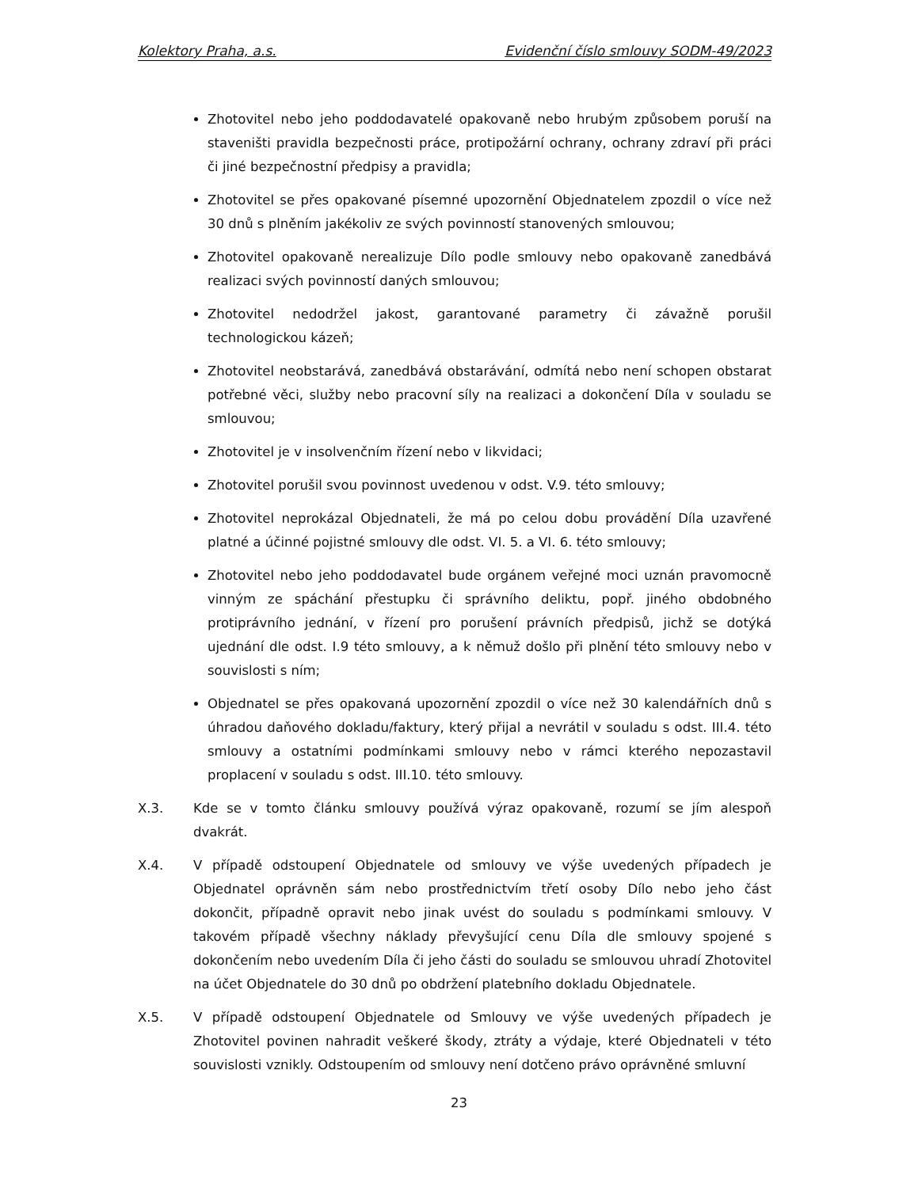Kolektory Praha, a.s. Evidenční číslo smlouvy SODM-49/2023
Zhotovitel nebo jeho poddodavatelé opakovaně nebo hrubým způsobem poruší na staveništi pravidla bezpečnosti práce, protipožární ochrany, ochrany zdraví při práci či jiné bezpečnostní předpisy a pravidla;
Zhotovitel se přes opakované písemné upozornění Objednatelem zpozdil o více než 30 dnů s plněním jakékoliv ze svých povinností stanovených smlouvou;
Zhotovitel opakovaně nerealizuje Dílo podle smlouvy nebo opakovaně zanedbává realizaci svých povinností daných smlouvou;
Zhotovitel nedodržel jakost, garantované parametry či závažně porušil technologickou kázeň;
Zhotovitel neobstarává, zanedbává obstarávání, odmítá nebo není schopen obstarat potřebné věci, služby nebo pracovní síly na realizaci a dokončení Díla v souladu se smlouvou;
Zhotovitel je v insolvenčním řízení nebo v likvidaci;
Zhotovitel porušil svou povinnost uvedenou v odst. V.9. této smlouvy;
Zhotovitel neprokázal Objednateli, že má po celou dobu provádění Díla uzavřené platné a účinné pojistné smlouvy dle odst. VI. 5. a VI. 6. této smlouvy;
Zhotovitel nebo jeho poddodavatel bude orgánem veřejné moci uznán pravomocně vinným ze spáchání přestupku či správního deliktu, popř. jiného obdobného protiprávního jednání, v řízení pro porušení právních předpisů, jichž se dotýká ujednání dle odst. I.9 této smlouvy, a k němuž došlo při plnění této smlouvy nebo v souvislosti s ním;
Objednatel se přes opakovaná upozornění zpozdil o více než 30 kalendářních dnů s úhradou daňového dokladu/faktury, který přijal a nevrátil v souladu s odst. III.4. této smlouvy a ostatními podmínkami smlouvy nebo v rámci kterého nepozastavil proplacení v souladu s odst. III.10. této smlouvy.
X.3. Kde se v tomto článku smlouvy používá výraz opakovaně, rozumí se jím alespoň dvakrát.
X.4. V případě odstoupení Objednatele od smlouvy ve výše uvedených případech je Objednatel oprávněn sám nebo prostřednictvím třetí osoby Dílo nebo jeho část dokončit, případně opravit nebo jinak uvést do souladu s podmínkami smlouvy. V takovém případě všechny náklady převyšující cenu Díla dle smlouvy spojené s dokončením nebo uvedením Díla či jeho části do souladu se smlouvou uhradí Zhotovitel na účet Objednatele do 30 dnů po obdržení platebního dokladu Objednatele.
X.5. V případě odstoupení Objednatele od Smlouvy ve výše uvedených případech je Zhotovitel povinen nahradit veškeré škody, ztráty a výdaje, které Objednateli v této souvislosti vznikly. Odstoupením od smlouvy není dotčeno právo oprávněné smluvní
23